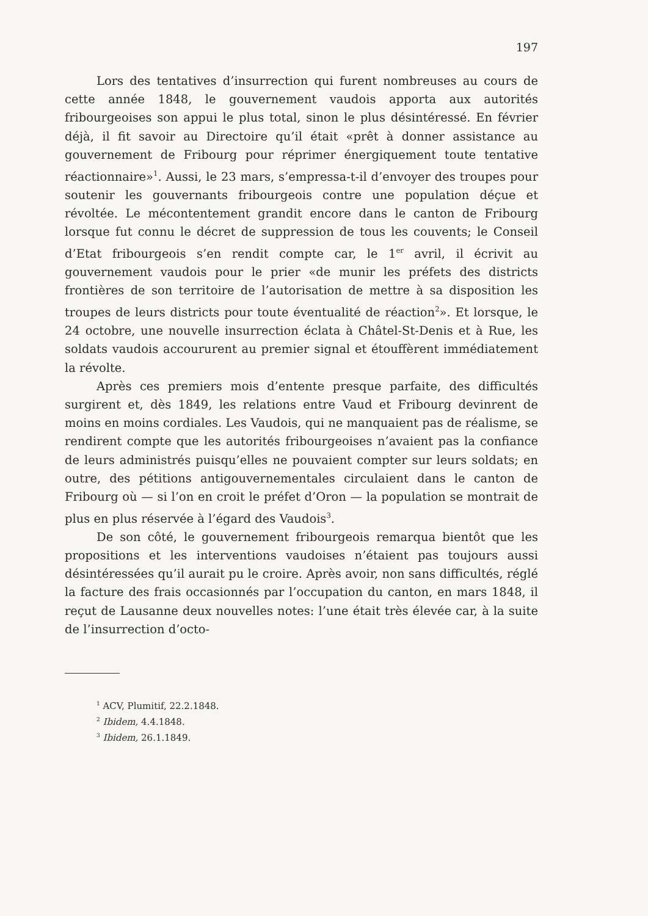197
Lors des tentatives d’insurrection qui furent nombreuses au cours de cette année 1848, le gouvernement vaudois apporta aux autorités fribourgeoises son appui le plus total, sinon le plus désintéressé. En février déjà, il fit savoir au Directoire qu’il était «prêt à donner assistance au gouvernement de Fribourg pour réprimer énergiquement toute tentative réactionnaire»<sup>1</sup>. Aussi, le 23 mars, s’empressa-t-il d’envoyer des troupes pour soutenir les gouvernants fribourgeois contre une population déçue et révoltée. Le mécontentement grandit encore dans le canton de Fribourg lorsque fut connu le décret de suppression de tous les couvents; le Conseil d’Etat fribourgeois s’en rendit compte car, le 1<sup>er</sup> avril, il écrivit au gouvernement vaudois pour le prier «de munir les préfets des districts frontières de son territoire de l’autorisation de mettre à sa disposition les troupes de leurs districts pour toute éventualité de réaction<sup>2</sup>». Et lorsque, le 24 octobre, une nouvelle insurrection éclata à Châtel-St-Denis et à Rue, les soldats vaudois accoururent au premier signal et étouffèrent immédiatement la révolte.
Après ces premiers mois d’entente presque parfaite, des difficultés surgirent et, dès 1849, les relations entre Vaud et Fribourg devinrent de moins en moins cordiales. Les Vaudois, qui ne manquaient pas de réalisme, se rendirent compte que les autorités fribourgeoises n’avaient pas la confiance de leurs administrés puisqu’elles ne pouvaient compter sur leurs soldats; en outre, des pétitions antigouvernementales circulaient dans le canton de Fribourg où — si l’on en croit le préfet d’Oron — la population se montrait de plus en plus réservée à l’égard des Vaudois<sup>3</sup>.
De son côté, le gouvernement fribourgeois remarqua bientôt que les propositions et les interventions vaudoises n’étaient pas toujours aussi désintéressées qu’il aurait pu le croire. Après avoir, non sans difficultés, réglé la facture des frais occasionnés par l’occupation du canton, en mars 1848, il reçut de Lausanne deux nouvelles notes: l’une était très élevée car, à la suite de l’insurrection d’octo-
<sup>1</sup> ACV, Plumitif, 22.2.1848.
<sup>2</sup> Ibidem, 4.4.1848.
<sup>3</sup> Ibidem, 26.1.1849.